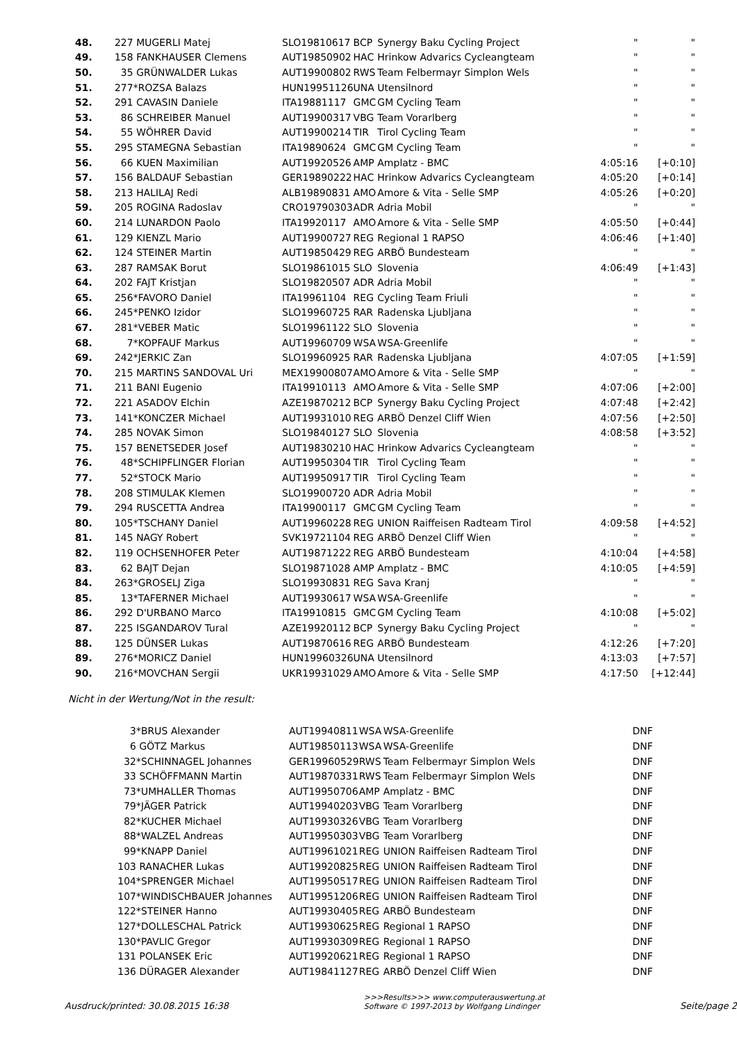| 48. | 227 | MUGERLI Matej | SLO19810617 | BCP | Synergy Baku Cycling Project | " | " |
| 49. | 158 | FANKHAUSER Clemens | AUT19850902 | HAC | Hrinkow Advarics Cycleangteam | " | " |
| 50. | 35 | GRÜNWALDER Lukas | AUT19900802 | RWS | Team Felbermayr Simplon Wels | " | " |
| 51. | 277 | *ROZSA Balazs | HUN19951126 | UNA | Utensilnord | " | " |
| 52. | 291 | CAVASIN Daniele | ITA19881117 | GMC | GM Cycling Team | " | " |
| 53. | 86 | SCHREIBER Manuel | AUT19900317 | VBG | Team Vorarlberg | " | " |
| 54. | 55 | WÖHRER David | AUT19900214 | TIR | Tirol Cycling Team | " | " |
| 55. | 295 | STAMEGNA Sebastian | ITA19890624 | GMC | GM Cycling Team | " | " |
| 56. | 66 | KUEN Maximilian | AUT19920526 | AMP | Amplatz - BMC | 4:05:16 | [+0:10] |
| 57. | 156 | BALDAUF Sebastian | GER19890222 | HAC | Hrinkow Advarics Cycleangteam | 4:05:20 | [+0:14] |
| 58. | 213 | HALILAJ Redi | ALB19890831 | AMO | Amore & Vita - Selle SMP | 4:05:26 | [+0:20] |
| 59. | 205 | ROGINA Radoslav | CRO19790303 | ADR | Adria Mobil | " | " |
| 60. | 214 | LUNARDON Paolo | ITA19920117 | AMO | Amore & Vita - Selle SMP | 4:05:50 | [+0:44] |
| 61. | 129 | KIENZL Mario | AUT19900727 | REG | Regional 1 RAPSO | 4:06:46 | [+1:40] |
| 62. | 124 | STEINER Martin | AUT19850429 | REG | ARBÖ Bundesteam | " | " |
| 63. | 287 | RAMSAK Borut | SLO19861015 | SLO | Slovenia | 4:06:49 | [+1:43] |
| 64. | 202 | FAJT Kristjan | SLO19820507 | ADR | Adria Mobil | " | " |
| 65. | 256 | *FAVORO Daniel | ITA19961104 | REG | Cycling Team Friuli | " | " |
| 66. | 245 | *PENKO Izidor | SLO19960725 | RAR | Radenska Ljubljana | " | " |
| 67. | 281 | *VEBER Matic | SLO19961122 | SLO | Slovenia | " | " |
| 68. | 7 | *KOPFAUF Markus | AUT19960709 | WSA | WSA-Greenlife | " | " |
| 69. | 242 | *JERKIC Zan | SLO19960925 | RAR | Radenska Ljubljana | 4:07:05 | [+1:59] |
| 70. | 215 | MARTINS SANDOVAL Uri | MEX19900807 | AMO | Amore & Vita - Selle SMP | " | " |
| 71. | 211 | BANI Eugenio | ITA19910113 | AMO | Amore & Vita - Selle SMP | 4:07:06 | [+2:00] |
| 72. | 221 | ASADOV Elchin | AZE19870212 | BCP | Synergy Baku Cycling Project | 4:07:48 | [+2:42] |
| 73. | 141 | *KONCZER Michael | AUT19931010 | REG | ARBÖ Denzel Cliff Wien | 4:07:56 | [+2:50] |
| 74. | 285 | NOVAK Simon | SLO19840127 | SLO | Slovenia | 4:08:58 | [+3:52] |
| 75. | 157 | BENETSEDER Josef | AUT19830210 | HAC | Hrinkow Advarics Cycleangteam | " | " |
| 76. | 48 | *SCHIPFLINGER Florian | AUT19950304 | TIR | Tirol Cycling Team | " | " |
| 77. | 52 | *STOCK Mario | AUT19950917 | TIR | Tirol Cycling Team | " | " |
| 78. | 208 | STIMULAK Klemen | SLO19900720 | ADR | Adria Mobil | " | " |
| 79. | 294 | RUSCETTA Andrea | ITA19900117 | GMC | GM Cycling Team | " | " |
| 80. | 105 | *TSCHANY Daniel | AUT19960228 | REG | UNION Raiffeisen Radteam Tirol | 4:09:58 | [+4:52] |
| 81. | 145 | NAGY Robert | SVK19721104 | REG | ARBÖ Denzel Cliff Wien | " | " |
| 82. | 119 | OCHSENHOFER Peter | AUT19871222 | REG | ARBÖ Bundesteam | 4:10:04 | [+4:58] |
| 83. | 62 | BAJT Dejan | SLO19871028 | AMP | Amplatz - BMC | 4:10:05 | [+4:59] |
| 84. | 263 | *GROSELJ Ziga | SLO19930831 | REG | Sava Kranj | " | " |
| 85. | 13 | *TAFERNER Michael | AUT19930617 | WSA | WSA-Greenlife | " | " |
| 86. | 292 | D'URBANO Marco | ITA19910815 | GMC | GM Cycling Team | 4:10:08 | [+5:02] |
| 87. | 225 | ISGANDAROV Tural | AZE19920112 | BCP | Synergy Baku Cycling Project | " | " |
| 88. | 125 | DÜNSER Lukas | AUT19870616 | REG | ARBÖ Bundesteam | 4:12:26 | [+7:20] |
| 89. | 276 | *MORICZ Daniel | HUN19960326 | UNA | Utensilnord | 4:13:03 | [+7:57] |
| 90. | 216 | *MOVCHAN Sergii | UKR19931029 | AMO | Amore & Vita - Selle SMP | 4:17:50 | [+12:44] |
Nicht in der Wertung/Not in the result:
| | 3 | *BRUS Alexander | AUT19940811 | WSA | WSA-Greenlife | DNF |
| | 6 | GÖTZ Markus | AUT19850113 | WSA | WSA-Greenlife | DNF |
| | 32 | *SCHINNAGEL Johannes | GER19960529 | RWS | Team Felbermayr Simplon Wels | DNF |
| | 33 | SCHÖFFMANN Martin | AUT19870331 | RWS | Team Felbermayr Simplon Wels | DNF |
| | 73 | *UMHALLER Thomas | AUT19950706 | AMP | Amplatz - BMC | DNF |
| | 79 | *JÄGER Patrick | AUT19940203 | VBG | Team Vorarlberg | DNF |
| | 82 | *KUCHER Michael | AUT19930326 | VBG | Team Vorarlberg | DNF |
| | 88 | *WALZEL Andreas | AUT19950303 | VBG | Team Vorarlberg | DNF |
| | 99 | *KNAPP Daniel | AUT19961021 | REG | UNION Raiffeisen Radteam Tirol | DNF |
| | 103 | RANACHER Lukas | AUT19920825 | REG | UNION Raiffeisen Radteam Tirol | DNF |
| | 104 | *SPRENGER Michael | AUT19950517 | REG | UNION Raiffeisen Radteam Tirol | DNF |
| | 107 | *WINDISCHBAUER Johannes | AUT19951206 | REG | UNION Raiffeisen Radteam Tirol | DNF |
| | 122 | *STEINER Hanno | AUT19930405 | REG | ARBÖ Bundesteam | DNF |
| | 127 | *DOLLESCHAL Patrick | AUT19930625 | REG | Regional 1 RAPSO | DNF |
| | 130 | *PAVLIC Gregor | AUT19930309 | REG | Regional 1 RAPSO | DNF |
| | 131 | POLANSEK Eric | AUT19920621 | REG | Regional 1 RAPSO | DNF |
| | 136 | DÜRAGER Alexander | AUT19841127 | REG | ARBÖ Denzel Cliff Wien | DNF |
Ausdruck/printed: 30.08.2015 16:38 >>>Results>>> www.computerauswertung.at
Software © 1997-2013 by Wolfgang Lindinger Seite/page 2